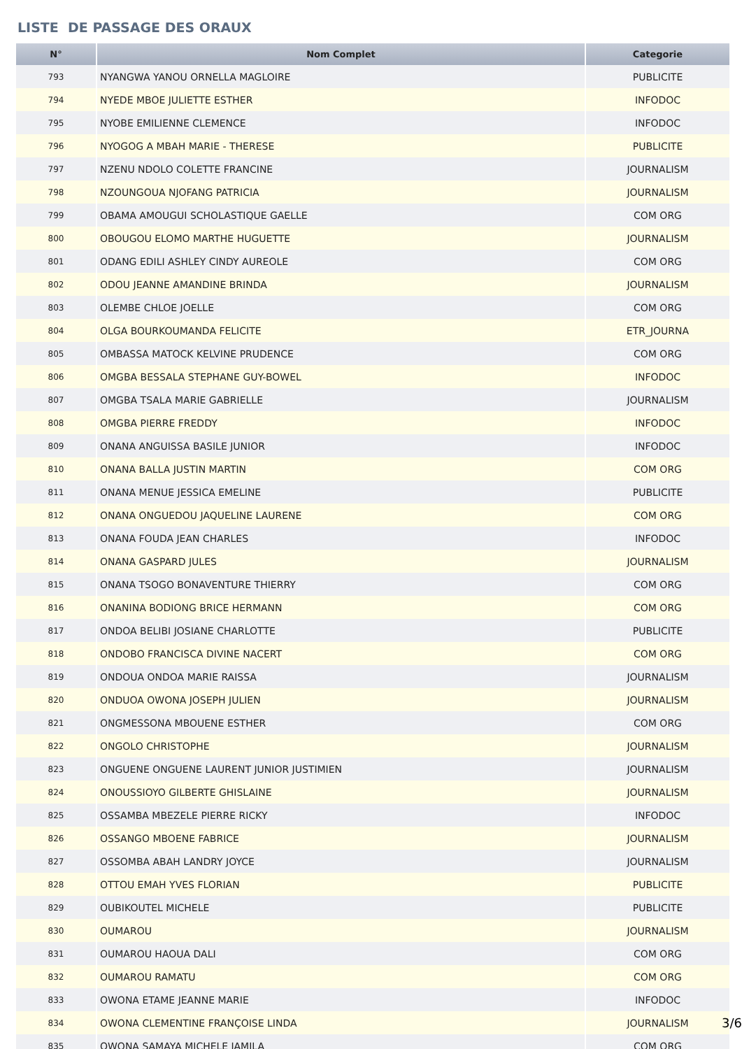LISTE DE PASSAGE DES ORAUX
| N° | Nom Complet | Categorie |
| --- | --- | --- |
| 793 | NYANGWA YANOU ORNELLA MAGLOIRE | PUBLICITE |
| 794 | NYEDE MBOE JULIETTE ESTHER | INFODOC |
| 795 | NYOBE EMILIENNE CLEMENCE | INFODOC |
| 796 | NYOGOG A MBAH MARIE - THERESE | PUBLICITE |
| 797 | NZENU NDOLO COLETTE FRANCINE | JOURNALISM |
| 798 | NZOUNGOUA NJOFANG PATRICIA | JOURNALISM |
| 799 | OBAMA AMOUGUI SCHOLASTIQUE GAELLE | COM ORG |
| 800 | OBOUGOU ELOMO MARTHE HUGUETTE | JOURNALISM |
| 801 | ODANG EDILI ASHLEY CINDY AUREOLE | COM ORG |
| 802 | ODOU JEANNE AMANDINE BRINDA | JOURNALISM |
| 803 | OLEMBE CHLOE JOELLE | COM ORG |
| 804 | OLGA BOURKOUMANDA FELICITE | ETR_JOURNA |
| 805 | OMBASSA MATOCK KELVINE PRUDENCE | COM ORG |
| 806 | OMGBA BESSALA STEPHANE GUY-BOWEL | INFODOC |
| 807 | OMGBA TSALA MARIE GABRIELLE | JOURNALISM |
| 808 | OMGBA PIERRE FREDDY | INFODOC |
| 809 | ONANA ANGUISSA BASILE JUNIOR | INFODOC |
| 810 | ONANA BALLA JUSTIN MARTIN | COM ORG |
| 811 | ONANA MENUE JESSICA EMELINE | PUBLICITE |
| 812 | ONANA ONGUEDOU JAQUELINE LAURENE | COM ORG |
| 813 | ONANA FOUDA JEAN CHARLES | INFODOC |
| 814 | ONANA GASPARD JULES | JOURNALISM |
| 815 | ONANA TSOGO BONAVENTURE THIERRY | COM ORG |
| 816 | ONANINA BODIONG BRICE HERMANN | COM ORG |
| 817 | ONDOA BELIBI JOSIANE CHARLOTTE | PUBLICITE |
| 818 | ONDOBO FRANCISCA DIVINE NACERT | COM ORG |
| 819 | ONDOUA ONDOA MARIE RAISSA | JOURNALISM |
| 820 | ONDUOA OWONA JOSEPH JULIEN | JOURNALISM |
| 821 | ONGMESSONA MBOUENE ESTHER | COM ORG |
| 822 | ONGOLO CHRISTOPHE | JOURNALISM |
| 823 | ONGUENE ONGUENE LAURENT JUNIOR JUSTIMIEN | JOURNALISM |
| 824 | ONOUSSIOYO GILBERTE GHISLAINE | JOURNALISM |
| 825 | OSSAMBA MBEZELE PIERRE RICKY | INFODOC |
| 826 | OSSANGO MBOENE FABRICE | JOURNALISM |
| 827 | OSSOMBA ABAH LANDRY JOYCE | JOURNALISM |
| 828 | OTTOU EMAH YVES FLORIAN | PUBLICITE |
| 829 | OUBIKOUTEL MICHELE | PUBLICITE |
| 830 | OUMAROU | JOURNALISM |
| 831 | OUMAROU HAOUA DALI | COM ORG |
| 832 | OUMAROU RAMATU | COM ORG |
| 833 | OWONA ETAME JEANNE MARIE | INFODOC |
| 834 | OWONA CLEMENTINE FRANÇOISE LINDA | JOURNALISM |
| 835 | OWONA SAMAYA MICHELE JAMILA | COM ORG |
3/6